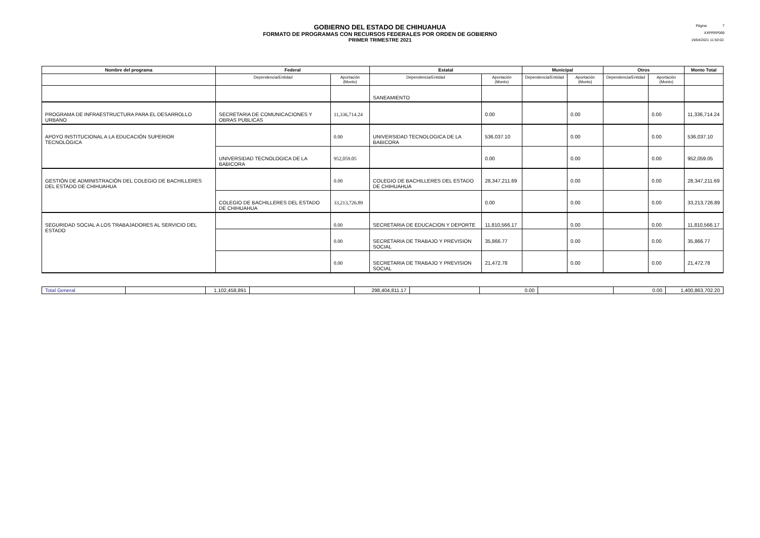GOBIERNO DEL ESTADO DE CHIHUAHUA
FORMATO DE PROGRAMAS CON RECURSOS FEDERALES POR ORDEN DE GOBIERNO
PRIMER TRIMESTRE 2021
Página 7
XXPRRP069
19/04/2021 11:50:02.
| Nombre del programa | Federal | | Estatal | | Municipal | | Otros | | Monto Total |
| --- | --- | --- | --- | --- | --- | --- | --- | --- | --- |
| | Dependencia/Entidad | Aportación (Monto) | Dependencia/Entidad | Aportación (Monto) | Dependencia/Entidad | Aportación (Monto) | Dependencia/Entidad | Aportación (Monto) | |
| | | | SANEAMIENTO | | | | | | |
| PROGRAMA DE INFRAESTRUCTURA PARA EL DESARROLLO URBANO | SECRETARIA DE COMUNICACIONES Y OBRAS PUBLICAS | 11,336,714.24 | | 0.00 | | 0.00 | | 0.00 | 11,336,714.24 |
| APOYO INSTITUCIONAL A LA EDUCACIÓN SUPERIOR TECNOLÓGICA | | 0.00 | UNIVERSIDAD TECNOLOGICA DE LA BABICORA | 536,037.10 | | 0.00 | | 0.00 | 536,037.10 |
| | UNIVERSIDAD TECNOLOGICA DE LA BABICORA | 952,059.05 | | 0.00 | | 0.00 | | 0.00 | 952,059.05 |
| GESTIÓN DE ADMINISTRACIÓN DEL COLEGIO DE BACHILLERES DEL ESTADO DE CHIHUAHUA | | 0.00 | COLEGIO DE BACHILLERES DEL ESTADO DE CHIHUAHUA | 28,347,211.69 | | 0.00 | | 0.00 | 28,347,211.69 |
| | COLEGIO DE BACHILLERES DEL ESTADO DE CHIHUAHUA | 33,213,726.89 | | 0.00 | | 0.00 | | 0.00 | 33,213,726.89 |
| SEGURIDAD SOCIAL A LOS TRABAJADORES AL SERVICIO DEL ESTADO | | 0.00 | SECRETARIA DE EDUCACION Y DEPORTE | 11,810,566.17 | | 0.00 | | 0.00 | 11,810,566.17 |
| | | 0.00 | SECRETARIA DE TRABAJO Y PREVISION SOCIAL | 35,866.77 | | 0.00 | | 0.00 | 35,866.77 |
| | | 0.00 | SECRETARIA DE TRABAJO Y PREVISION SOCIAL | 21,472.78 | | 0.00 | | 0.00 | 21,472.78 |
| Total General | | 1,102,458,891 | | 298,404,811.17 | | 0.00 | | 0.00 | 1,400,863,702.20 |